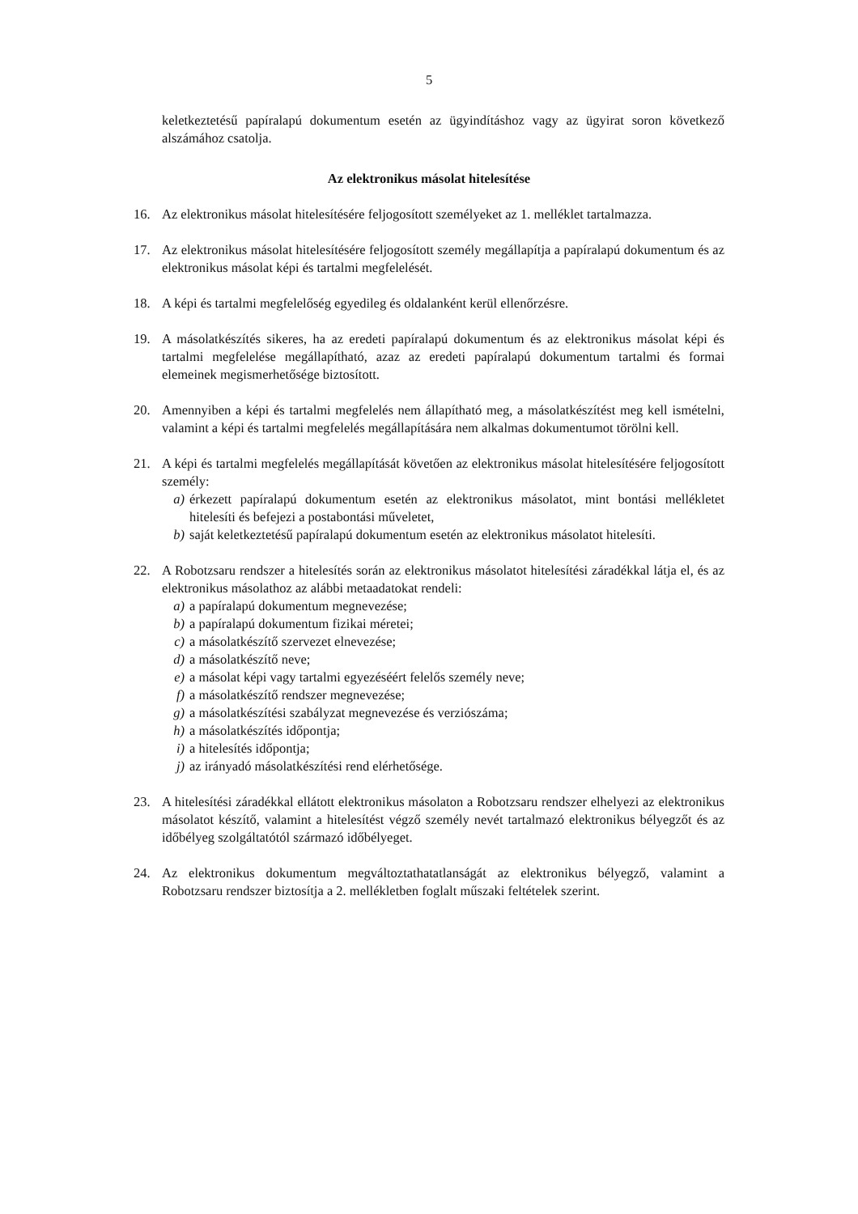5
keletkeztetésű papíralapú dokumentum esetén az ügyindításhoz vagy az ügyirat soron következő alszámához csatolja.
Az elektronikus másolat hitelesítése
16. Az elektronikus másolat hitelesítésére feljogosított személyeket az 1. melléklet tartalmazza.
17. Az elektronikus másolat hitelesítésére feljogosított személy megállapítja a papíralapú dokumentum és az elektronikus másolat képi és tartalmi megfelelését.
18. A képi és tartalmi megfelelőség egyedileg és oldalanként kerül ellenőrzésre.
19. A másolatkészítés sikeres, ha az eredeti papíralapú dokumentum és az elektronikus másolat képi és tartalmi megfelelése megállapítható, azaz az eredeti papíralapú dokumentum tartalmi és formai elemeinek megismerhetősége biztosított.
20. Amennyiben a képi és tartalmi megfelelés nem állapítható meg, a másolatkészítést meg kell ismételni, valamint a képi és tartalmi megfelelés megállapítására nem alkalmas dokumentumot törölni kell.
21. A képi és tartalmi megfelelés megállapítását követően az elektronikus másolat hitelesítésére feljogosított személy:
a) érkezett papíralapú dokumentum esetén az elektronikus másolatot, mint bontási mellékletet hitelesíti és befejezi a postabontási műveletet,
b) saját keletkeztetésű papíralapú dokumentum esetén az elektronikus másolatot hitelesíti.
22. A Robotzsaru rendszer a hitelesítés során az elektronikus másolatot hitelesítési záradékkal látja el, és az elektronikus másolathoz az alábbi metaadatokat rendeli:
a) a papíralapú dokumentum megnevezése;
b) a papíralapú dokumentum fizikai méretei;
c) a másolatkészítő szervezet elnevezése;
d) a másolatkészítő neve;
e) a másolat képi vagy tartalmi egyezéséért felelős személy neve;
f) a másolatkészítő rendszer megnevezése;
g) a másolatkészítési szabályzat megnevezése és verziószáma;
h) a másolatkészítés időpontja;
i) a hitelesítés időpontja;
j) az irányadó másolatkészítési rend elérhetősége.
23. A hitelesítési záradékkal ellátott elektronikus másolaton a Robotzsaru rendszer elhelyezi az elektronikus másolatot készítő, valamint a hitelesítést végző személy nevét tartalmazó elektronikus bélyegzőt és az időbélyeg szolgáltatótól származó időbélyeget.
24. Az elektronikus dokumentum megváltoztathatatlanságát az elektronikus bélyegző, valamint a Robotzsaru rendszer biztosítja a 2. mellékletben foglalt műszaki feltételek szerint.